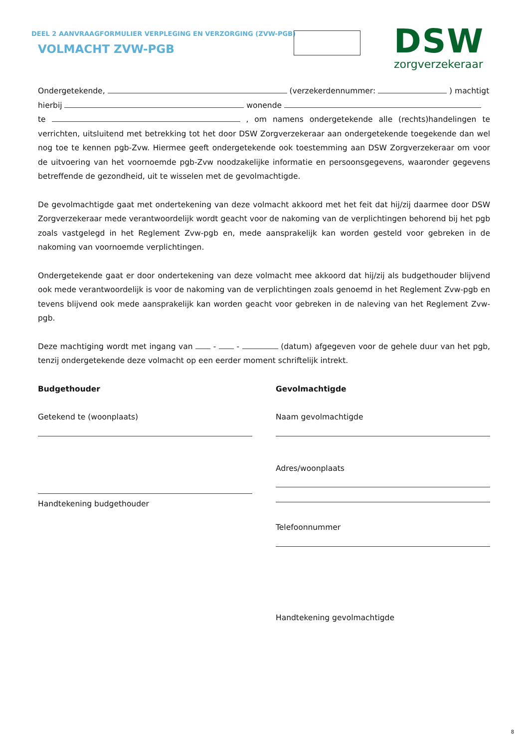DEEL 2 AANVRAAGFORMULIER VERPLEGING EN VERZORGING (ZVW-PGB)
VOLMACHT ZVW-PGB
DSW
zorgverzekeraar
Ondergetekende, (verzekerdennummer: ) machtigt
hierbij wonende
te , om namens ondergetekende alle (rechts)handelingen te verrichten, uitsluitend met betrekking tot het door DSW Zorgverzekeraar aan ondergetekende toegekende dan wel nog toe te kennen pgb-Zvw. Hiermee geeft ondergetekende ook toestemming aan DSW Zorgverzekeraar om voor de uitvoering van het voornoemde pgb-Zvw noodzakelijke informatie en persoonsgegevens, waaronder gegevens betreffende de gezondheid, uit te wisselen met de gevolmachtigde.
De gevolmachtigde gaat met ondertekening van deze volmacht akkoord met het feit dat hij/zij daarmee door DSW Zorgverzekeraar mede verantwoordelijk wordt geacht voor de nakoming van de verplichtingen behorend bij het pgb zoals vastgelegd in het Reglement Zvw-pgb en, mede aansprakelijk kan worden gesteld voor gebreken in de nakoming van voornoemde verplichtingen.
Ondergetekende gaat er door ondertekening van deze volmacht mee akkoord dat hij/zij als budgethouder blijvend ook mede verantwoordelijk is voor de nakoming van de verplichtingen zoals genoemd in het Reglement Zvw-pgb en tevens blijvend ook mede aansprakelijk kan worden geacht voor gebreken in de naleving van het Reglement Zvw-pgb.
Deze machtiging wordt met ingang van - - (datum) afgegeven voor de gehele duur van het pgb, tenzij ondergetekende deze volmacht op een eerder moment schriftelijk intrekt.
Budgethouder
Getekend te (woonplaats)
Handtekening budgethouder
Gevolmachtigde
Naam gevolmachtigde
Adres/woonplaats
Telefoonnummer
Handtekening gevolmachtigde
8